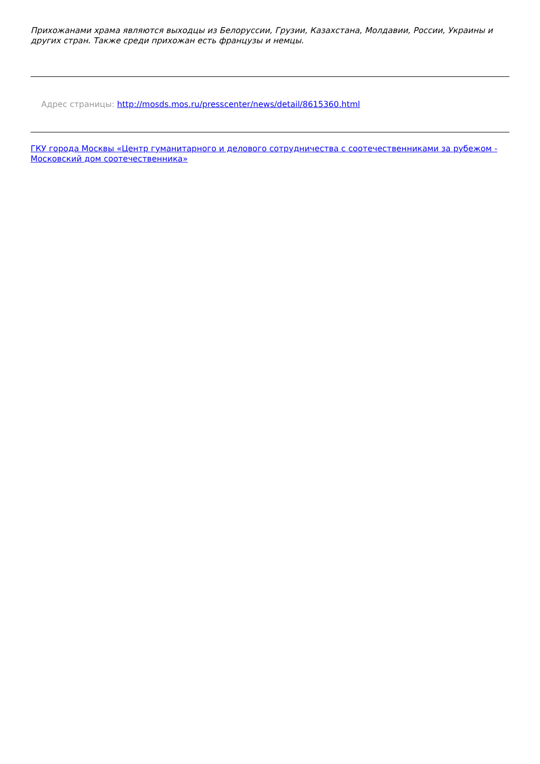Прихожанами храма являются выходцы из Белоруссии, Грузии, Казахстана, Молдавии, России, Украины и других стран. Также среди прихожан есть французы и немцы.
Адрес страницы: http://mosds.mos.ru/presscenter/news/detail/8615360.html
ГКУ города Москвы «Центр гуманитарного и делового сотрудничества с соотечественниками за рубежом - Московский дом соотечественника»